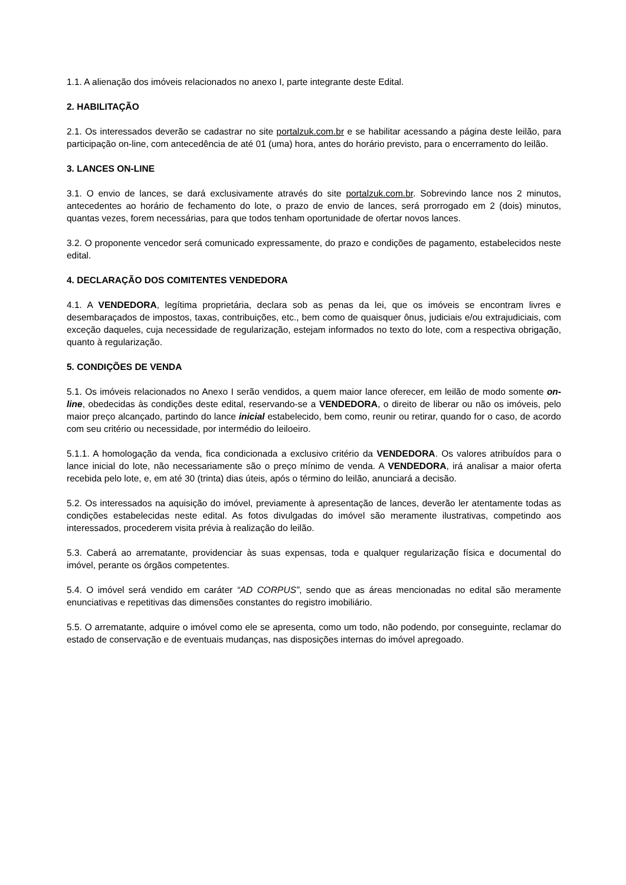1.1. A alienação dos imóveis relacionados no anexo I, parte integrante deste Edital.
2. HABILITAÇÃO
2.1. Os interessados deverão se cadastrar no site portalzuk.com.br e se habilitar acessando a página deste leilão, para participação on-line, com antecedência de até 01 (uma) hora, antes do horário previsto, para o encerramento do leilão.
3. LANCES ON-LINE
3.1. O envio de lances, se dará exclusivamente através do site portalzuk.com.br. Sobrevindo lance nos 2 minutos, antecedentes ao horário de fechamento do lote, o prazo de envio de lances, será prorrogado em 2 (dois) minutos, quantas vezes, forem necessárias, para que todos tenham oportunidade de ofertar novos lances.
3.2. O proponente vencedor será comunicado expressamente, do prazo e condições de pagamento, estabelecidos neste edital.
4. DECLARAÇÃO DOS COMITENTES VENDEDORA
4.1. A VENDEDORA, legítima proprietária, declara sob as penas da lei, que os imóveis se encontram livres e desembaraçados de impostos, taxas, contribuições, etc., bem como de quaisquer ônus, judiciais e/ou extrajudiciais, com exceção daqueles, cuja necessidade de regularização, estejam informados no texto do lote, com a respectiva obrigação, quanto à regularização.
5. CONDIÇÕES DE VENDA
5.1. Os imóveis relacionados no Anexo I serão vendidos, a quem maior lance oferecer, em leilão de modo somente on-line, obedecidas às condições deste edital, reservando-se a VENDEDORA, o direito de liberar ou não os imóveis, pelo maior preço alcançado, partindo do lance inicial estabelecido, bem como, reunir ou retirar, quando for o caso, de acordo com seu critério ou necessidade, por intermédio do leiloeiro.
5.1.1. A homologação da venda, fica condicionada a exclusivo critério da VENDEDORA. Os valores atribuídos para o lance inicial do lote, não necessariamente são o preço mínimo de venda. A VENDEDORA, irá analisar a maior oferta recebida pelo lote, e, em até 30 (trinta) dias úteis, após o término do leilão, anunciará a decisão.
5.2. Os interessados na aquisição do imóvel, previamente à apresentação de lances, deverão ler atentamente todas as condições estabelecidas neste edital. As fotos divulgadas do imóvel são meramente ilustrativas, competindo aos interessados, procederem visita prévia à realização do leilão.
5.3. Caberá ao arrematante, providenciar às suas expensas, toda e qualquer regularização física e documental do imóvel, perante os órgãos competentes.
5.4. O imóvel será vendido em caráter “AD CORPUS”, sendo que as áreas mencionadas no edital são meramente enunciativas e repetitivas das dimensões constantes do registro imobiliário.
5.5. O arrematante, adquire o imóvel como ele se apresenta, como um todo, não podendo, por conseguinte, reclamar do estado de conservação e de eventuais mudanças, nas disposições internas do imóvel apregoado.